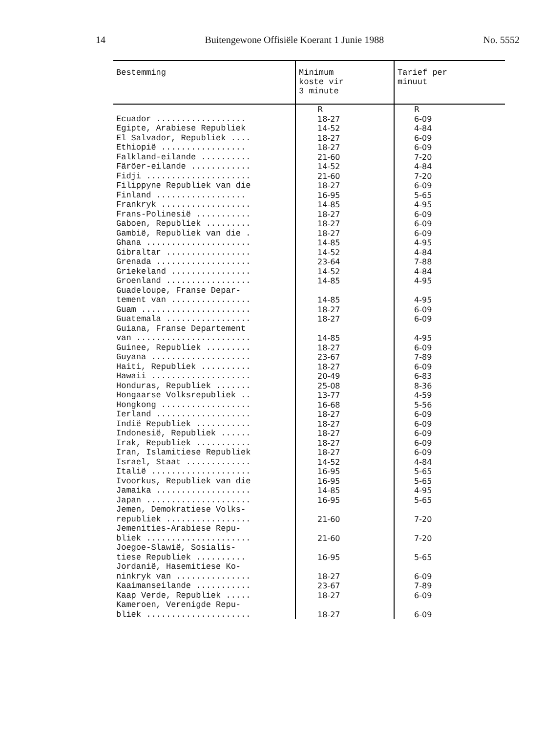14 Buitengewone Offisiële Koerant 1 Junie 1988 No. 5552
| Bestemming | Minimum koste vir 3 minute | Tarief per minuut |
| --- | --- | --- |
| | R | R |
| Ecuador .................. | 18-27 | 6-09 |
| Egipte, Arabiese Republiek | 14-52 | 4-84 |
| El Salvador, Republiek .... | 18-27 | 6-09 |
| Ethiopië ................. | 18-27 | 6-09 |
| Falkland-eilande .......... | 21-60 | 7-20 |
| Färöer-eilande ............ | 14-52 | 4-84 |
| Fidji ..................... | 21-60 | 7-20 |
| Filippyne Republiek van die | 18-27 | 6-09 |
| Finland .................. | 16-95 | 5-65 |
| Frankryk .................. | 14-85 | 4-95 |
| Frans-Polinesië ........... | 18-27 | 6-09 |
| Gaboen, Republiek ......... | 18-27 | 6-09 |
| Gambië, Republiek van die . | 18-27 | 6-09 |
| Ghana ..................... | 14-85 | 4-95 |
| Gibraltar ................. | 14-52 | 4-84 |
| Grenada ................... | 23-64 | 7-88 |
| Griekeland ................ | 14-52 | 4-84 |
| Groenland ................. | 14-85 | 4-95 |
| Guadeloupe, Franse Depar- | | |
| tement van ................ | 14-85 | 4-95 |
| Guam ...................... | 18-27 | 6-09 |
| Guatemala ................. | 18-27 | 6-09 |
| Guiana, Franse Departement | | |
| van ....................... | 14-85 | 4-95 |
| Guinee, Republiek ......... | 18-27 | 6-09 |
| Guyana .................... | 23-67 | 7-89 |
| Haiti, Republiek .......... | 18-27 | 6-09 |
| Hawaii .................... | 20-49 | 6-83 |
| Honduras, Republiek ....... | 25-08 | 8-36 |
| Hongaarse Volksrepubliek .. | 13-77 | 4-59 |
| Hongkong .................. | 16-68 | 5-56 |
| Ierland ................... | 18-27 | 6-09 |
| Indië Republiek ........... | 18-27 | 6-09 |
| Indonesië, Republiek ...... | 18-27 | 6-09 |
| Irak, Republiek ........... | 18-27 | 6-09 |
| Iran, Islamitiese Republiek | 18-27 | 6-09 |
| Israel, Staat ............. | 14-52 | 4-84 |
| Italië .................... | 16-95 | 5-65 |
| Ivoorkus, Republiek van die | 16-95 | 5-65 |
| Jamaika ................... | 14-85 | 4-95 |
| Japan ..................... | 16-95 | 5-65 |
| Jemen, Demokratiese Volks- | | |
| republiek ................. | 21-60 | 7-20 |
| Jemenities-Arabiese Repu- | | |
| bliek ..................... | 21-60 | 7-20 |
| Joegoe-Slawië, Sosialis- | | |
| tiese Republiek .......... | 16-95 | 5-65 |
| Jordanië, Hasemitiese Ko- | | |
| ninkryk van ............... | 18-27 | 6-09 |
| Kaaimanseilande ........... | 23-67 | 7-89 |
| Kaap Verde, Republiek ..... | 18-27 | 6-09 |
| Kameroen, Verenigde Repu- | | |
| bliek ..................... | 18-27 | 6-09 |